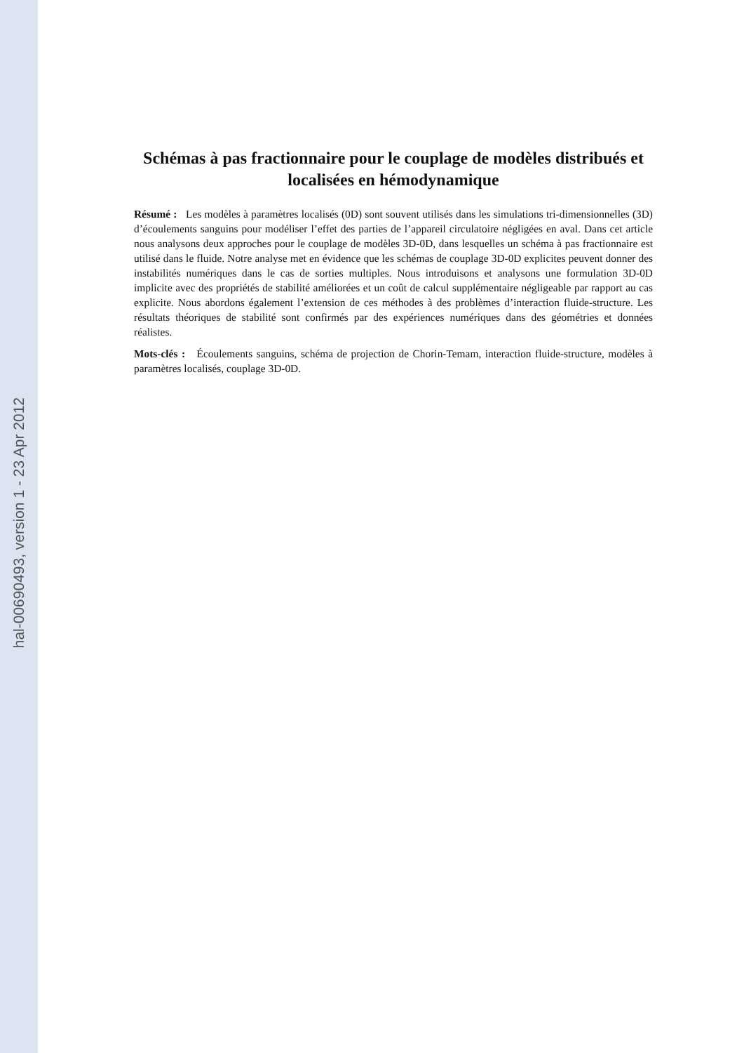hal-00690493, version 1 - 23 Apr 2012
Schémas à pas fractionnaire pour le couplage de modèles distribués et localisées en hémodynamique
Résumé : Les modèles à paramètres localisés (0D) sont souvent utilisés dans les simulations tri-dimensionnelles (3D) d’écoulements sanguins pour modéliser l’effet des parties de l’appareil circulatoire négligées en aval. Dans cet article nous analysons deux approches pour le couplage de modèles 3D-0D, dans lesquelles un schéma à pas fractionnaire est utilisé dans le fluide. Notre analyse met en évidence que les schémas de couplage 3D-0D explicites peuvent donner des instabilités numériques dans le cas de sorties multiples. Nous introduisons et analysons une formulation 3D-0D implicite avec des propriétés de stabilité améliorées et un coût de calcul supplémentaire négligeable par rapport au cas explicite. Nous abordons également l’extension de ces méthodes à des problèmes d’interaction fluide-structure. Les résultats théoriques de stabilité sont confirmés par des expériences numériques dans des géométries et données réalistes.
Mots-clés : Écoulements sanguins, schéma de projection de Chorin-Temam, interaction fluide-structure, modèles à paramètres localisés, couplage 3D-0D.